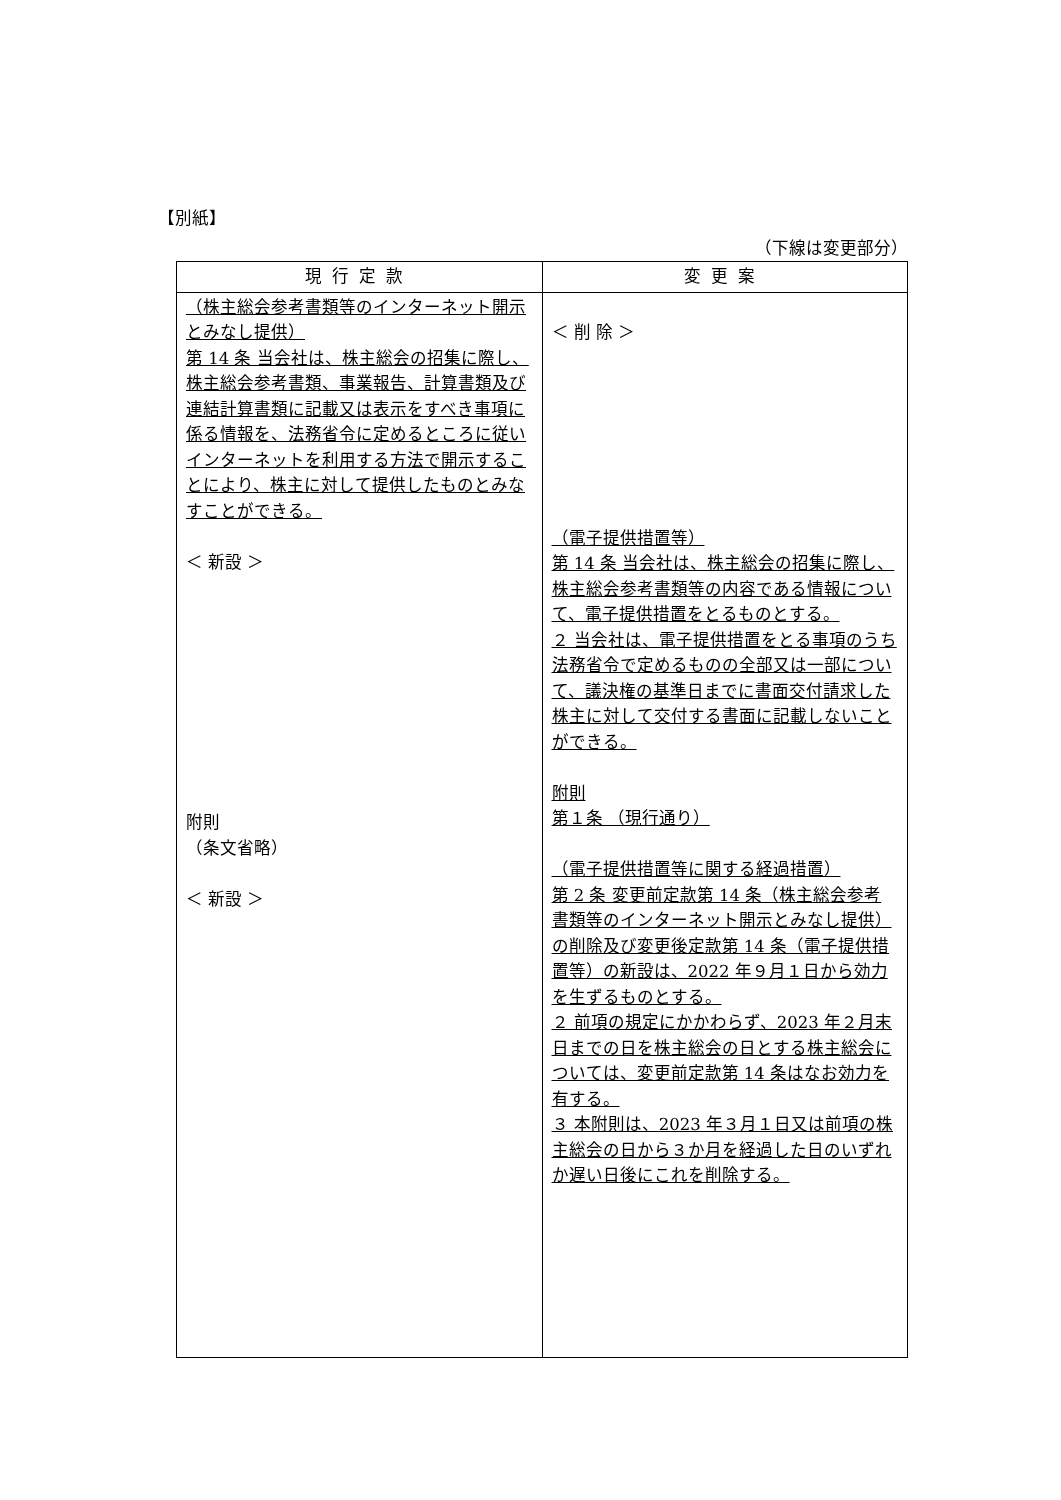【別紙】
（下線は変更部分）
| 現行定款 | 変更案 |
| --- | --- |
| （株主総会参考書類等のインターネット開示とみなし提供） 第 14 条 当会社は、株主総会の招集に際し、株主総会参考書類、事業報告、計算書類及び連結計算書類に記載又は表示をすべき事項に係る情報を、法務省令に定めるところに従いインターネットを利用する方法で開示することにより、株主に対して提供したものとみなすことができる。 ＜ 新設 ＞ 附則 （条文省略） ＜ 新設 ＞ | ＜ 削 除 ＞ （電子提供措置等） 第 14 条 当会社は、株主総会の招集に際し、株主総会参考書類等の内容である情報について、電子提供措置をとるものとする。 ２ 当会社は、電子提供措置をとる事項のうち法務省令で定めるものの全部又は一部について、議決権の基準日までに書面交付請求した株主に対して交付する書面に記載しないことができる。 附則 第１条 （現行通り） （電子提供措置等に関する経過措置） 第 2 条 変更前定款第 14 条（株主総会参考書類等のインターネット開示とみなし提供）の削除及び変更後定款第 14 条（電子提供措置等）の新設は、2022 年９月１日から効力を生ずるものとする。 ２ 前項の規定にかかわらず、2023 年２月末日までの日を株主総会の日とする株主総会については、変更前定款第 14 条はなお効力を有する。 ３ 本附則は、2023 年３月１日又は前項の株主総会の日から３か月を経過した日のいずれか遅い日後にこれを削除する。 |